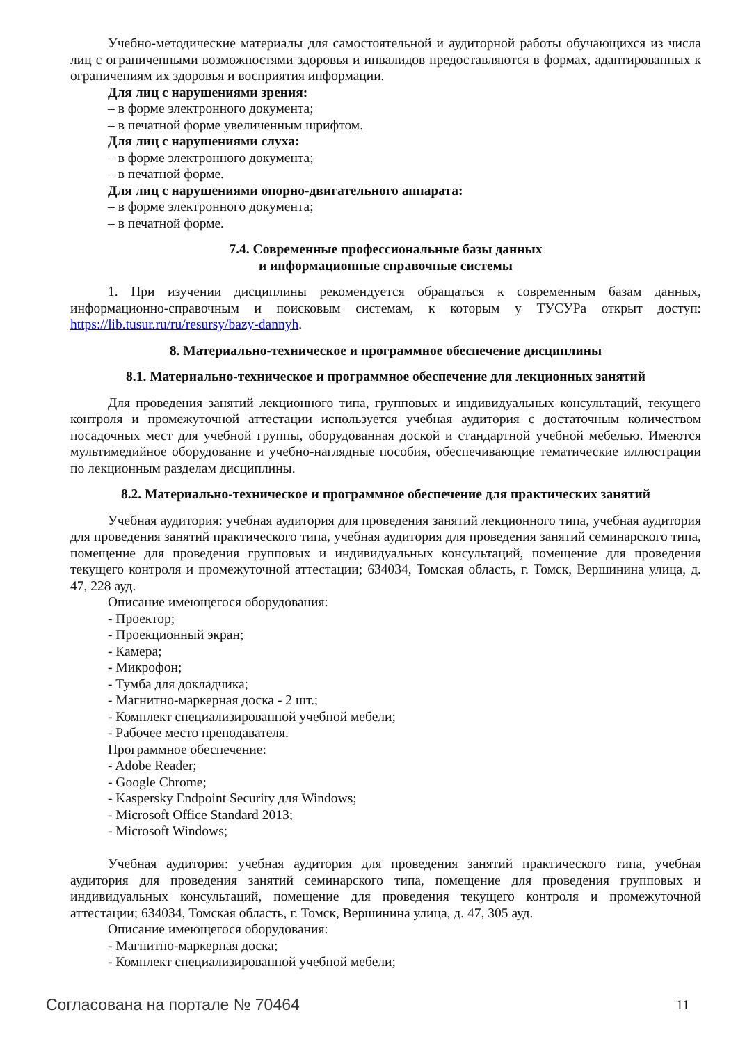Учебно-методические материалы для самостоятельной и аудиторной работы обучающихся из числа лиц с ограниченными возможностями здоровья и инвалидов предоставляются в формах, адаптированных к ограничениям их здоровья и восприятия информации.
Для лиц с нарушениями зрения:
– в форме электронного документа;
– в печатной форме увеличенным шрифтом.
Для лиц с нарушениями слуха:
– в форме электронного документа;
– в печатной форме.
Для лиц с нарушениями опорно-двигательного аппарата:
– в форме электронного документа;
– в печатной форме.
7.4. Современные профессиональные базы данных
и информационные справочные системы
1. При изучении дисциплины рекомендуется обращаться к современным базам данных, информационно-справочным и поисковым системам, к которым у ТУСУРа открыт доступ: https://lib.tusur.ru/ru/resursy/bazy-dannyh.
8. Материально-техническое и программное обеспечение дисциплины
8.1. Материально-техническое и программное обеспечение для лекционных занятий
Для проведения занятий лекционного типа, групповых и индивидуальных консультаций, текущего контроля и промежуточной аттестации используется учебная аудитория с достаточным количеством посадочных мест для учебной группы, оборудованная доской и стандартной учебной мебелью. Имеются мультимедийное оборудование и учебно-наглядные пособия, обеспечивающие тематические иллюстрации по лекционным разделам дисциплины.
8.2. Материально-техническое и программное обеспечение для практических занятий
Учебная аудитория: учебная аудитория для проведения занятий лекционного типа, учебная аудитория для проведения занятий практического типа, учебная аудитория для проведения занятий семинарского типа, помещение для проведения групповых и индивидуальных консультаций, помещение для проведения текущего контроля и промежуточной аттестации; 634034, Томская область, г. Томск, Вершинина улица, д. 47, 228 ауд.
Описание имеющегося оборудования:
- Проектор;
- Проекционный экран;
- Камера;
- Микрофон;
- Тумба для докладчика;
- Магнитно-маркерная доска - 2 шт.;
- Комплект специализированной учебной мебели;
- Рабочее место преподавателя.
Программное обеспечение:
- Adobe Reader;
- Google Chrome;
- Kaspersky Endpoint Security для Windows;
- Microsoft Office Standard 2013;
- Microsoft Windows;
Учебная аудитория: учебная аудитория для проведения занятий практического типа, учебная аудитория для проведения занятий семинарского типа, помещение для проведения групповых и индивидуальных консультаций, помещение для проведения текущего контроля и промежуточной аттестации; 634034, Томская область, г. Томск, Вершинина улица, д. 47, 305 ауд.
Описание имеющегося оборудования:
- Магнитно-маркерная доска;
- Комплект специализированной учебной мебели;
Согласована на портале № 70464 11